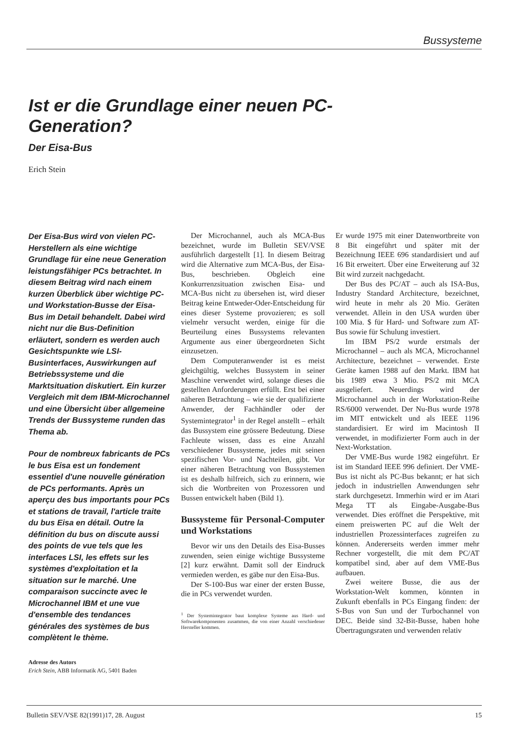Bussysteme
Ist er die Grundlage einer neuen PC-Generation?
Der Eisa-Bus
Erich Stein
Der Eisa-Bus wird von vielen PC-Herstellern als eine wichtige Grundlage für eine neue Generation leistungsfähiger PCs betrachtet. In diesem Beitrag wird nach einem kurzen Überblick über wichtige PC- und Workstation-Busse der Eisa-Bus im Detail behandelt. Dabei wird nicht nur die Bus-Definition erläutert, sondern es werden auch Gesichtspunkte wie LSI-Businterfaces, Auswirkungen auf Betriebssysteme und die Marktsituation diskutiert. Ein kurzer Vergleich mit dem IBM-Microchannel und eine Übersicht über allgemeine Trends der Bussysteme runden das Thema ab.
Pour de nombreux fabricants de PCs le bus Eisa est un fondement essentiel d'une nouvelle génération de PCs performants. Après un aperçu des bus importants pour PCs et stations de travail, l'article traite du bus Eisa en détail. Outre la définition du bus on discute aussi des points de vue tels que les interfaces LSI, les effets sur les systèmes d'exploitation et la situation sur le marché. Une comparaison succincte avec le Microchannel IBM et une vue d'ensemble des tendances générales des systèmes de bus complètent le thème.
Adresse des Autors
Erich Stein, ABB Informatik AG, 5401 Baden
Der Microchannel, auch als MCA-Bus bezeichnet, wurde im Bulletin SEV/VSE ausführlich dargestellt [1]. In diesem Beitrag wird die Alternative zum MCA-Bus, der Eisa-Bus, beschrieben. Obgleich eine Konkurrenzsituation zwischen Eisa- und MCA-Bus nicht zu übersehen ist, wird dieser Beitrag keine Entweder-Oder-Entscheidung für eines dieser Systeme provozieren; es soll vielmehr versucht werden, einige für die Beurteilung eines Bussystems relevanten Argumente aus einer übergeordneten Sicht einzusetzen.
Dem Computeranwender ist es meist gleichgültig, welches Bussystem in seiner Maschine verwendet wird, solange dieses die gestellten Anforderungen erfüllt. Erst bei einer näheren Betrachtung – wie sie der qualifizierte Anwender, der Fachhändler oder der Systemintegrator<sup>1</sup> in der Regel anstellt – erhält das Bussystem eine grössere Bedeutung. Diese Fachleute wissen, dass es eine Anzahl verschiedener Bussysteme, jedes mit seinen spezifischen Vor- und Nachteilen, gibt. Vor einer näheren Betrachtung von Bussystemen ist es deshalb hilfreich, sich zu erinnern, wie sich die Wortbreiten von Prozessoren und Bussen entwickelt haben (Bild 1).
Bussysteme für Personal-Computer und Workstations
Bevor wir uns den Details des Eisa-Busses zuwenden, seien einige wichtige Bussysteme [2] kurz erwähnt. Damit soll der Eindruck vermieden werden, es gäbe nur den Eisa-Bus.
Der S-100-Bus war einer der ersten Busse, die in PCs verwendet wurden.
<sup>1</sup> Der Systemintegrator baut komplexe Systeme aus Hard- und Softwarekomponenten zusammen, die von einer Anzahl verschiedener Hersteller kommen.
Er wurde 1975 mit einer Datenwortbreite von 8 Bit eingeführt und später mit der Bezeichnung IEEE 696 standardisiert und auf 16 Bit erweitert. Über eine Erweiterung auf 32 Bit wird zurzeit nachgedacht.
Der Bus des PC/AT – auch als ISA-Bus, Industry Standard Architecture, bezeichnet, wird heute in mehr als 20 Mio. Geräten verwendet. Allein in den USA wurden über 100 Mia. $ für Hard- und Software zum AT-Bus sowie für Schulung investiert.
Im IBM PS/2 wurde erstmals der Microchannel – auch als MCA, Microchannel Architecture, bezeichnet – verwendet. Erste Geräte kamen 1988 auf den Markt. IBM hat bis 1989 etwa 3 Mio. PS/2 mit MCA ausgeliefert. Neuerdings wird der Microchannel auch in der Workstation-Reihe RS/6000 verwendet. Der Nu-Bus wurde 1978 im MIT entwickelt und als IEEE 1196 standardisiert. Er wird im Macintosh II verwendet, in modifizierter Form auch in der Next-Workstation.
Der VME-Bus wurde 1982 eingeführt. Er ist im Standard IEEE 996 definiert. Der VME-Bus ist nicht als PC-Bus bekannt; er hat sich jedoch in industriellen Anwendungen sehr stark durchgesetzt. Immerhin wird er im Atari Mega TT als Eingabe-Ausgabe-Bus verwendet. Dies eröffnet die Perspektive, mit einem preiswerten PC auf die Welt der industriellen Prozessinterfaces zugreifen zu können. Andererseits werden immer mehr Rechner vorgestellt, die mit dem PC/AT kompatibel sind, aber auf dem VME-Bus aufbauen.
Zwei weitere Busse, die aus der Workstation-Welt kommen, könnten in Zukunft ebenfalls in PCs Eingang finden: der S-Bus von Sun und der Turbochannel von DEC. Beide sind 32-Bit-Busse, haben hohe Übertragungsraten und verwenden relativ
Bulletin SEV/VSE 82(1991)17, 28. August 15